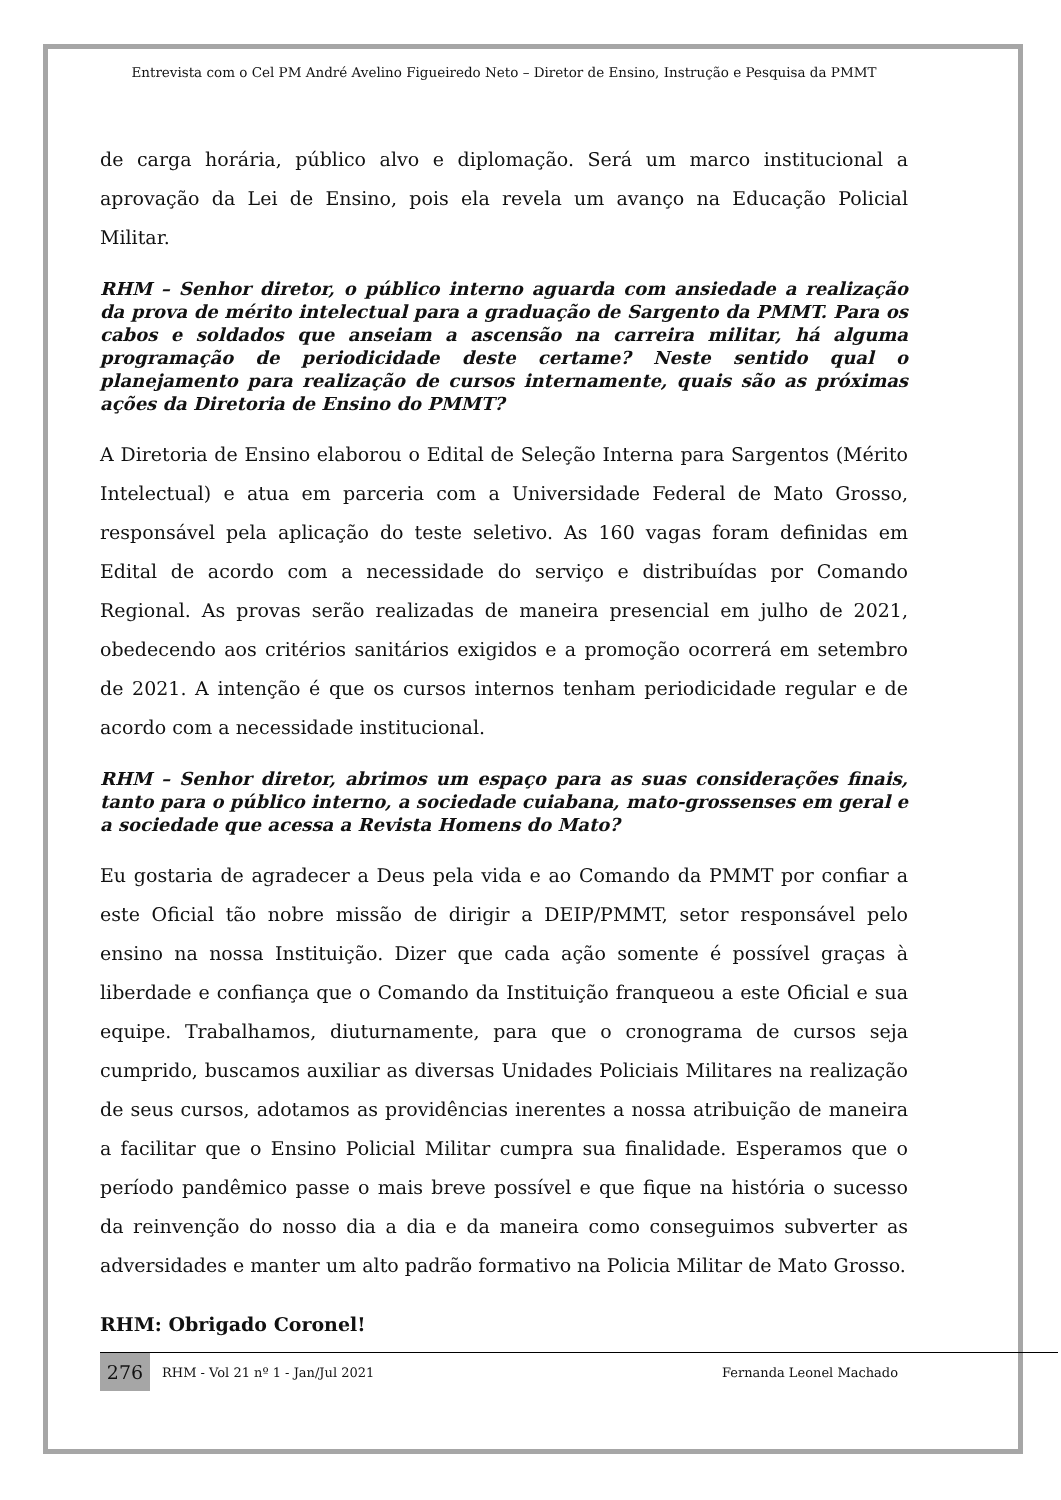Entrevista com o Cel PM André Avelino Figueiredo Neto – Diretor de Ensino, Instrução e Pesquisa da PMMT
de carga horária, público alvo e diplomação. Será um marco institucional a aprovação da Lei de Ensino, pois ela revela um avanço na Educação Policial Militar.
RHM – Senhor diretor, o público interno aguarda com ansiedade a realização da prova de mérito intelectual para a graduação de Sargento da PMMT. Para os cabos e soldados que anseiam a ascensão na carreira militar, há alguma programação de periodicidade deste certame? Neste sentido qual o planejamento para realização de cursos internamente, quais são as próximas ações da Diretoria de Ensino do PMMT?
A Diretoria de Ensino elaborou o Edital de Seleção Interna para Sargentos (Mérito Intelectual) e atua em parceria com a Universidade Federal de Mato Grosso, responsável pela aplicação do teste seletivo. As 160 vagas foram definidas em Edital de acordo com a necessidade do serviço e distribuídas por Comando Regional. As provas serão realizadas de maneira presencial em julho de 2021, obedecendo aos critérios sanitários exigidos e a promoção ocorrerá em setembro de 2021. A intenção é que os cursos internos tenham periodicidade regular e de acordo com a necessidade institucional.
RHM – Senhor diretor, abrimos um espaço para as suas considerações finais, tanto para o público interno, a sociedade cuiabana, mato-grossenses em geral e a sociedade que acessa a Revista Homens do Mato?
Eu gostaria de agradecer a Deus pela vida e ao Comando da PMMT por confiar a este Oficial tão nobre missão de dirigir a DEIP/PMMT, setor responsável pelo ensino na nossa Instituição. Dizer que cada ação somente é possível graças à liberdade e confiança que o Comando da Instituição franqueou a este Oficial e sua equipe. Trabalhamos, diuturnamente, para que o cronograma de cursos seja cumprido, buscamos auxiliar as diversas Unidades Policiais Militares na realização de seus cursos, adotamos as providências inerentes a nossa atribuição de maneira a facilitar que o Ensino Policial Militar cumpra sua finalidade. Esperamos que o período pandêmico passe o mais breve possível e que fique na história o sucesso da reinvenção do nosso dia a dia e da maneira como conseguimos subverter as adversidades e manter um alto padrão formativo na Policia Militar de Mato Grosso.
RHM: Obrigado Coronel!
276
RHM - Vol 21 nº 1 - Jan/Jul 2021 Fernanda Leonel Machado